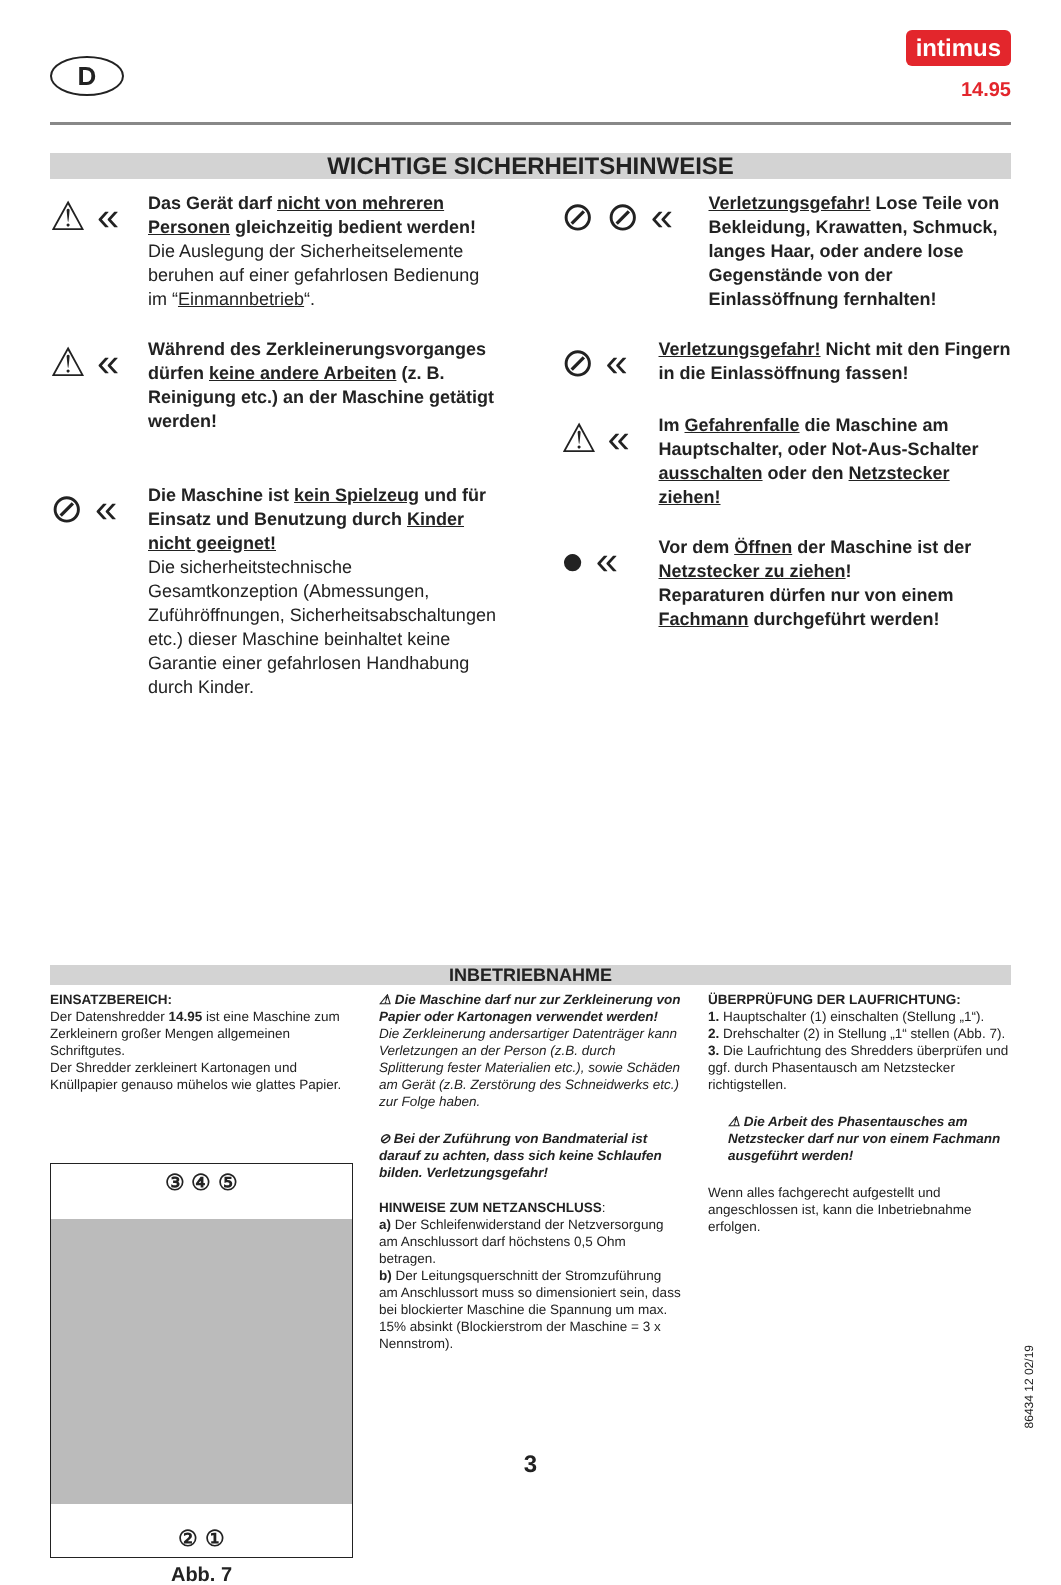D
intimus
14.95
WICHTIGE SICHERHEITSHINWEISE
⚠ «
Das Gerät darf nicht von mehreren Personen gleichzeitig bedient werden!
Die Auslegung der Sicherheitselemente beruhen auf einer gefahrlosen Bedienung im “Einmannbetrieb“.
⚠ «
Während des Zerkleinerungsvorganges dürfen keine andere Arbeiten (z. B. Reinigung etc.) an der Maschine getätigt werden!
⊘ «
Die Maschine ist kein Spielzeug und für Einsatz und Benutzung durch Kinder nicht geeignet!
Die sicherheitstechnische Gesamtkonzeption (Abmessungen, Zuführöffnungen, Sicherheitsabschaltungen etc.) dieser Maschine beinhaltet keine Garantie einer gefahrlosen Handhabung durch Kinder.
⊘ ⊘ «
Verletzungsgefahr! Lose Teile von Bekleidung, Krawatten, Schmuck, langes Haar, oder andere lose Gegenstände von der Einlassöffnung fernhalten!
⊘ «
Verletzungsgefahr! Nicht mit den Fingern in die Einlassöffnung fassen!
⚠ «
Im Gefahrenfalle die Maschine am Hauptschalter, oder Not-Aus-Schalter ausschalten oder den Netzstecker ziehen!
● «
Vor dem Öffnen der Maschine ist der Netzstecker zu ziehen!
Reparaturen dürfen nur von einem Fachmann durchgeführt werden!
INBETRIEBNAHME
EINSATZBEREICH:
Der Datenshredder 14.95 ist eine Maschine zum Zerkleinern großer Mengen allgemeinen Schriftgutes.
Der Shredder zerkleinert Kartonagen und Knüllpapier genauso mühelos wie glattes Papier.
③ ④ ⑤
② ①
Abb. 7
⚠ Die Maschine darf nur zur Zerkleinerung von Papier oder Kartonagen verwendet werden!
Die Zerkleinerung andersartiger Datenträger kann Verletzungen an der Person (z.B. durch Splitterung fester Materialien etc.), sowie Schäden am Gerät (z.B. Zerstörung des Schneidwerks etc.) zur Folge haben.
⊘ Bei der Zuführung von Bandmaterial ist darauf zu achten, dass sich keine Schlaufen bilden. Verletzungsgefahr!
HINWEISE ZUM NETZANSCHLUSS:
a) Der Schleifenwiderstand der Netzversorgung am Anschlussort darf höchstens 0,5 Ohm betragen.
b) Der Leitungsquerschnitt der Stromzuführung am Anschlussort muss so dimensioniert sein, dass bei blockierter Maschine die Spannung um max. 15% absinkt (Blockierstrom der Maschine = 3 x Nennstrom).
ÜBERPRÜFUNG DER LAUFRICHTUNG:
1. Hauptschalter (1) einschalten (Stellung „1“).
2. Drehschalter (2) in Stellung „1“ stellen (Abb. 7).
3. Die Laufrichtung des Shredders überprüfen und ggf. durch Phasentausch am Netzstecker richtigstellen.
⚠ Die Arbeit des Phasentausches am Netzstecker darf nur von einem Fachmann ausgeführt werden!
Wenn alles fachgerecht aufgestellt und angeschlossen ist, kann die Inbetriebnahme erfolgen.
3
86434 12 02/19